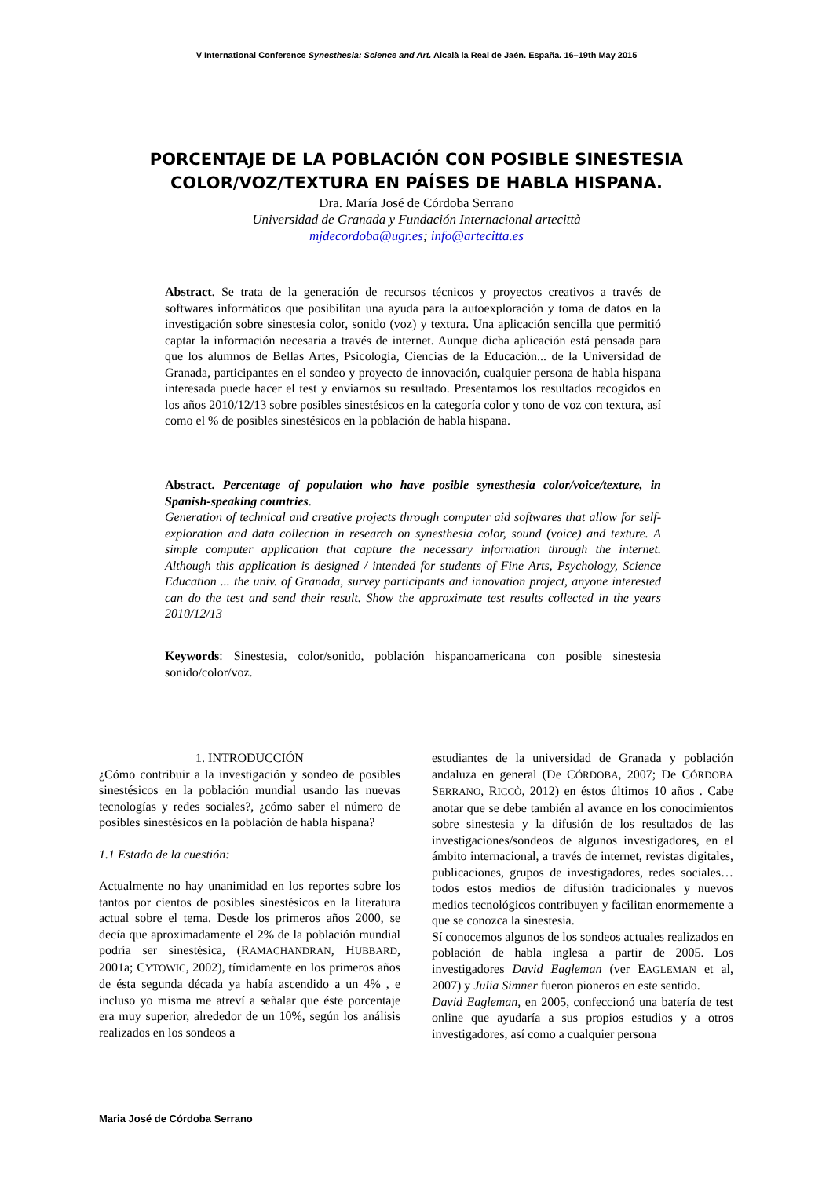V International Conference Synesthesia: Science and Art. Alcalà la Real de Jaén. España. 16–19th May 2015
PORCENTAJE DE LA POBLACIÓN CON POSIBLE SINESTESIA COLOR/VOZ/TEXTURA EN PAÍSES DE HABLA HISPANA.
Dra. María José de Córdoba Serrano
Universidad de Granada y Fundación Internacional artecittà
mjdecordoba@ugr.es; info@artecitta.es
Abstract. Se trata de la generación de recursos técnicos y proyectos creativos a través de softwares informáticos que posibilitan una ayuda para la autoexploración y toma de datos en la investigación sobre sinestesia color, sonido (voz) y textura. Una aplicación sencilla que permitió captar la información necesaria a través de internet. Aunque dicha aplicación está pensada para que los alumnos de Bellas Artes, Psicología, Ciencias de la Educación... de la Universidad de Granada, participantes en el sondeo y proyecto de innovación, cualquier persona de habla hispana interesada puede hacer el test y enviarnos su resultado. Presentamos los resultados recogidos en los años 2010/12/13 sobre posibles sinestésicos en la categoría color y tono de voz con textura, así como el % de posibles sinestésicos en la población de habla hispana.
Abstract. Percentage of population who have posible synesthesia color/voice/texture, in Spanish-speaking countries.
Generation of technical and creative projects through computer aid softwares that allow for self-exploration and data collection in research on synesthesia color, sound (voice) and texture. A simple computer application that capture the necessary information through the internet. Although this application is designed / intended for students of Fine Arts, Psychology, Science Education ... the univ. of Granada, survey participants and innovation project, anyone interested can do the test and send their result. Show the approximate test results collected in the years 2010/12/13
Keywords: Sinestesia, color/sonido, población hispanoamericana con posible sinestesia sonido/color/voz.
1. INTRODUCCIÓN
¿Cómo contribuir a la investigación y sondeo de posibles sinestésicos en la población mundial usando las nuevas tecnologías y redes sociales?, ¿cómo saber el número de posibles sinestésicos en la población de habla hispana?
1.1 Estado de la cuestión:
Actualmente no hay unanimidad en los reportes sobre los tantos por cientos de posibles sinestésicos en la literatura actual sobre el tema. Desde los primeros años 2000, se decía que aproximadamente el 2% de la población mundial podría ser sinestésica, (RAMACHANDRAN, HUBBARD, 2001a; CYTOWIC, 2002), tímidamente en los primeros años de ésta segunda década ya había ascendido a un 4% , e incluso yo misma me atreví a señalar que éste porcentaje era muy superior, alrededor de un 10%, según los análisis realizados en los sondeos a
estudiantes de la universidad de Granada y población andaluza en general (De CÓRDOBA, 2007; De CÓRDOBA SERRANO, RICCÒ, 2012) en éstos últimos 10 años . Cabe anotar que se debe también al avance en los conocimientos sobre sinestesia y la difusión de los resultados de las investigaciones/sondeos de algunos investigadores, en el ámbito internacional, a través de internet, revistas digitales, publicaciones, grupos de investigadores, redes sociales… todos estos medios de difusión tradicionales y nuevos medios tecnológicos contribuyen y facilitan enormemente a que se conozca la sinestesia.
Sí conocemos algunos de los sondeos actuales realizados en población de habla inglesa a partir de 2005. Los investigadores David Eagleman (ver EAGLEMAN et al, 2007) y Julia Simner fueron pioneros en este sentido.
David Eagleman, en 2005, confeccionó una batería de test online que ayudaría a sus propios estudios y a otros investigadores, así como a cualquier persona
Maria José de Córdoba Serrano